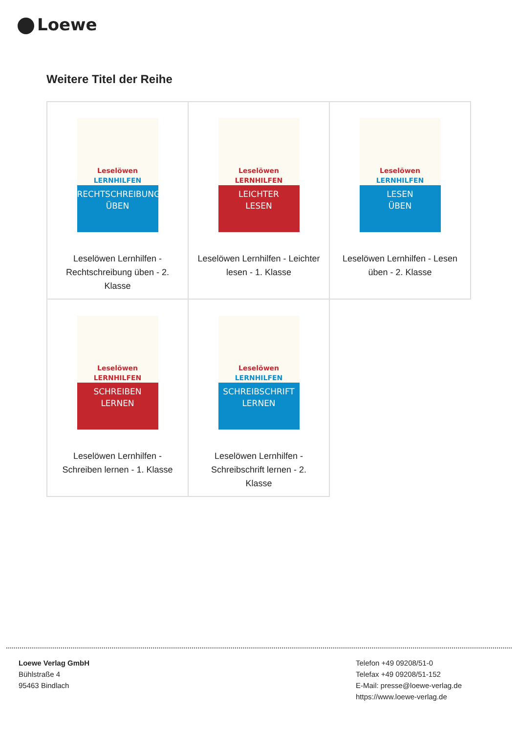Loewe
Weitere Titel der Reihe
| Leselöwen LERNHILFEN RECHTSCHREIBUNG ÜBEN Leselöwen Lernhilfen - Rechtschreibung üben - 2. Klasse | Leselöwen LERNHILFEN LEICHTER LESEN Leselöwen Lernhilfen - Leichter lesen - 1. Klasse | Leselöwen LERNHILFEN LESEN ÜBEN Leselöwen Lernhilfen - Lesen üben - 2. Klasse |
| Leselöwen LERNHILFEN SCHREIBEN LERNEN Leselöwen Lernhilfen - Schreiben lernen - 1. Klasse | Leselöwen LERNHILFEN SCHREIBSCHRIFT LERNEN Leselöwen Lernhilfen - Schreibschrift lernen - 2. Klasse | |
Loewe Verlag GmbH
Bühlstraße 4
95463 Bindlach
Telefon +49 09208/51-0
Telefax +49 09208/51-152
E-Mail: presse@loewe-verlag.de
https://www.loewe-verlag.de